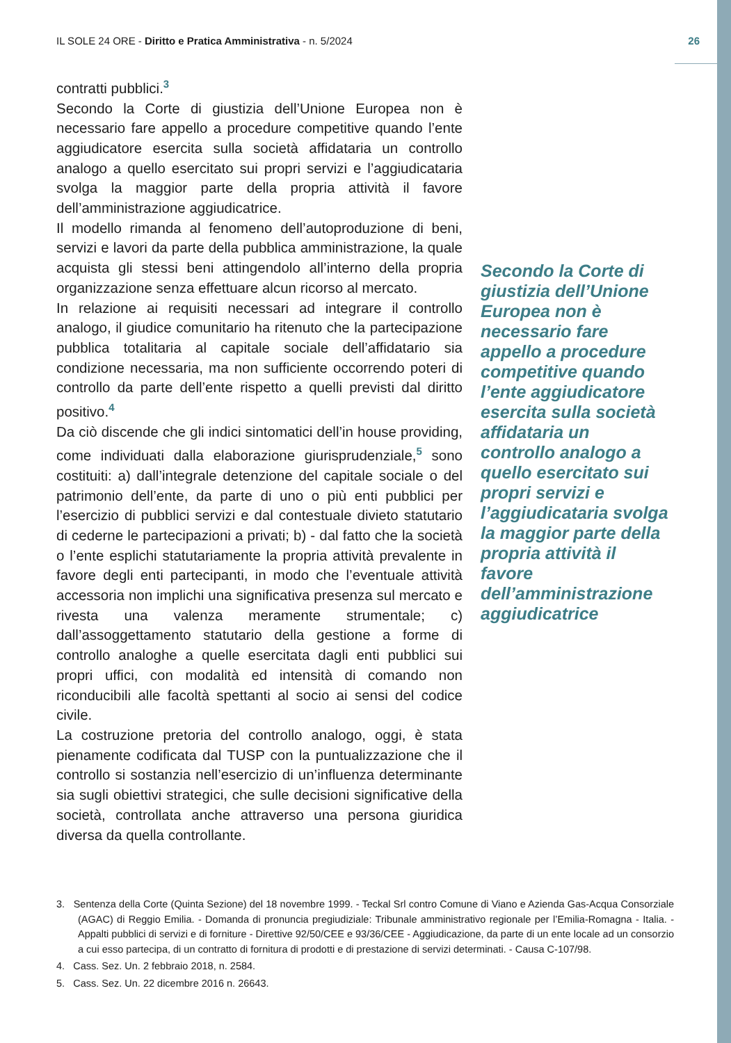IL SOLE 24 ORE - Diritto e Pratica Amministrativa - n. 5/2024 26
contratti pubblici.<sup>3</sup>
Secondo la Corte di giustizia dell’Unione Europea non è necessario fare appello a procedure competitive quando l’ente aggiudicatore esercita sulla società affidataria un controllo analogo a quello esercitato sui propri servizi e l’aggiudicataria svolga la maggior parte della propria attività il favore dell’amministrazione aggiudicatrice.
Il modello rimanda al fenomeno dell’autoproduzione di beni, servizi e lavori da parte della pubblica amministrazione, la quale acquista gli stessi beni attingendolo all’interno della propria organizzazione senza effettuare alcun ricorso al mercato.
In relazione ai requisiti necessari ad integrare il controllo analogo, il giudice comunitario ha ritenuto che la partecipazione pubblica totalitaria al capitale sociale dell’affidatario sia condizione necessaria, ma non sufficiente occorrendo poteri di controllo da parte dell’ente rispetto a quelli previsti dal diritto positivo.<sup>4</sup>
Da ciò discende che gli indici sintomatici dell’in house providing, come individuati dalla elaborazione giurisprudenziale,<sup>5</sup> sono costituiti: a) dall’integrale detenzione del capitale sociale o del patrimonio dell’ente, da parte di uno o più enti pubblici per l’esercizio di pubblici servizi e dal contestuale divieto statutario di cederne le partecipazioni a privati; b) - dal fatto che la società o l’ente esplichi statutariamente la propria attività prevalente in favore degli enti partecipanti, in modo che l’eventuale attività accessoria non implichi una significativa presenza sul mercato e rivesta una valenza meramente strumentale; c) dall’assoggettamento statutario della gestione a forme di controllo analoghe a quelle esercitata dagli enti pubblici sui propri uffici, con modalità ed intensità di comando non riconducibili alle facoltà spettanti al socio ai sensi del codice civile.
La costruzione pretoria del controllo analogo, oggi, è stata pienamente codificata dal TUSP con la puntualizzazione che il controllo si sostanzia nell’esercizio di un’influenza determinante sia sugli obiettivi strategici, che sulle decisioni significative della società, controllata anche attraverso una persona giuridica diversa da quella controllante.
Secondo la Corte di giustizia dell’Unione Europea non è necessario fare appello a procedure competitive quando l’ente aggiudicatore esercita sulla società affidataria un controllo analogo a quello esercitato sui propri servizi e l’aggiudicataria svolga la maggior parte della propria attività il favore dell’amministrazione aggiudicatrice
3. Sentenza della Corte (Quinta Sezione) del 18 novembre 1999. - Teckal Srl contro Comune di Viano e Azienda Gas-Acqua Consorziale (AGAC) di Reggio Emilia. - Domanda di pronuncia pregiudiziale: Tribunale amministrativo regionale per l’Emilia-Romagna - Italia. - Appalti pubblici di servizi e di forniture - Direttive 92/50/CEE e 93/36/CEE - Aggiudicazione, da parte di un ente locale ad un consorzio a cui esso partecipa, di un contratto di fornitura di prodotti e di prestazione di servizi determinati. - Causa C-107/98.
4. Cass. Sez. Un. 2 febbraio 2018, n. 2584.
5. Cass. Sez. Un. 22 dicembre 2016 n. 26643.